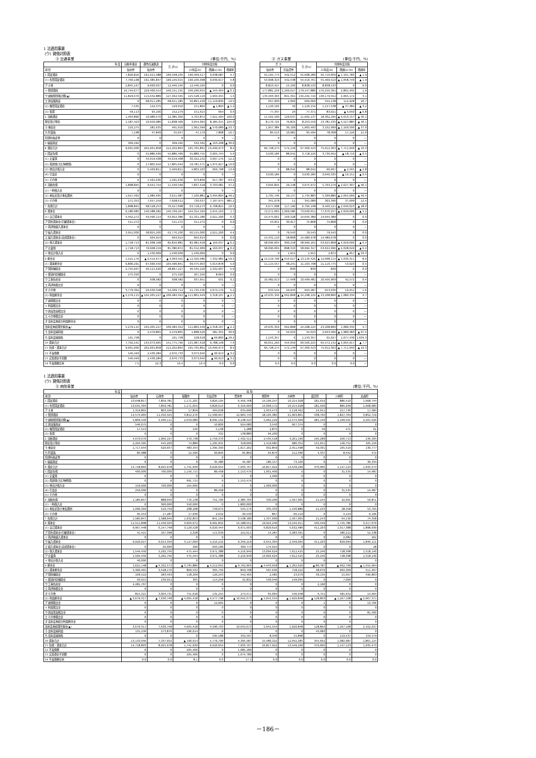1 法適用事業
(ウ) 貸借対照表
③ 交通事業 (単位:千円、%)
| 年 度 | 自動車運送 | 都市高速鉄道 | 合 計(a) | 対前年度比較 | | |
| --- | --- | --- | --- | --- | --- | --- |
| 項 目 | 仙台市 | 仙台市 | | 21年度(b) | 増減(a)-(b) | 増減率 |
| 1 固定資産 | 7,826,816 | 191,621,388 | 199,448,204 | 190,409,517 | 9,038,687 | 4.7 |
| (1) 有形固定資産 | 7,760,168 | 191,385,847 | 199,146,015 | 190,106,098 | 9,039,917 | 4.8 |
| ア 土地 | 2,845,167 | 9,600,937 | 12,446,104 | 12,446,104 | 0 | 0.0 |
| イ 償却資産 | 16,744,677 | 229,406,514 | 246,151,191 | 246,296,655 | ▲ 145,464 | ▲ 0.1 |
| ウ 減価償却累計額(▲) | 11,829,676 | 115,632,889 | 127,462,565 | 125,528,110 | 1,934,455 | 1.5 |
| エ 建設仮勘定 | 0 | 68,011,285 | 68,011,285 | 56,891,449 | 11,119,836 | 19.5 |
| (2) 無形固定資産 | 7,535 | 142,375 | 149,910 | 151,804 | ▲ 1,894 | ▲ 1.2 |
| (3) 投資 | 59,113 | 93,166 | 152,279 | 151,615 | 664 | 0.4 |
| 2 流動資産 | 1,404,896 | 10,980,470 | 12,385,366 | 4,763,872 | 7,621,494 | 160.0 |
| 現金及び預金 | 1,187,423 | 10,650,986 | 11,838,409 | 3,654,094 | 8,184,315 | 224.0 |
| う 未収金 | 210,275 | 281,635 | 491,910 | 1,062,599 | ▲ 570,689 | ▲ 53.7 |
| ち 貯蔵品 | 7,198 | 47,849 | 55,047 | 47,179 | 7,868 | 16.7 |
| 短期有価証券 | 0 | 0 | 0 | 0 | 0 | — |
| 3 繰延勘定 | 369,294 | 0 | 369,294 | 532,502 | ▲ 163,208 | ▲ 30.6 |
| 4 資産合計 | 9,601,006 | 202,601,858 | 212,202,864 | 195,705,891 | 16,496,973 | 8.4 |
| 5 固定負債 | 0 | 55,886,499 | 55,886,499 | 55,880,755 | 3,005,744 | 5.4 |
| (1) 企業債 | 0 | 34,019,408 | 34,019,408 | 30,322,232 | 3,697,176 | 12.2 |
| (2) 再建債(含む特例債) | 0 | 17,805,644 | 17,805,644 | 19,781,571 | ▲ 1,975,927 | ▲ 10.0 |
| (3) 他会計借入金 | 0 | 5,469,811 | 5,469,811 | 4,803,103 | 666,708 | 13.9 |
| (4) 引当金 | 0 | 0 | 0 | 0 | 0 | — |
| (5) その他 | 0 | 1,591,636 | 1,591,636 | 973,849 | 617,787 | 63.4 |
| 6 流動負債 | 1,898,845 | 9,641,754 | 11,540,599 | 7,837,518 | 3,703,081 | 47.2 |
| (1) 一時借入金 | 0 | 0 | 0 | 0 | 0 | — |
| (2) 未払金及び未払費用 | 1,627,492 | 1,984,495 | 3,611,987 | 7,106,881 | ▲ 3,494,894 | ▲ 49.2 |
| (3) その他 | 271,353 | 7,657,259 | 7,928,612 | 730,637 | 7,197,975 | 985.2 |
| 7 負債合計 | 1,898,845 | 68,528,253 | 70,427,098 | 63,718,273 | 6,708,825 | 10.5 |
| 8 資本金 | 6,180,985 | 140,588,282 | 146,769,267 | 144,314,104 | 2,455,163 | 1.7 |
| (1) 自己資本金 | 4,462,272 | 59,490,114 | 63,952,386 | 61,331,186 | 2,621,200 | 4.3 |
| ア 固有資本金(引継資本金) | 511,272 | 0 | 511,272 | 511,272 | 0 | 0.0 |
| イ 再評価組入資本金 | 0 | 0 | 0 | 0 | 0 | — |
| ウ 繰入資本金 | 3,951,000 | 58,825,200 | 62,776,200 | 60,155,000 | 2,621,200 | 4.4 |
| エ 組入資本金(造成資本金) | 0 | 664,914 | 664,914 | 664,914 | 0 | 0.0 |
| (2) 借入資本金 | 1,718,713 | 81,098,168 | 82,816,881 | 82,982,918 | ▲ 166,037 | ▲ 0.2 |
| ア 企業債 | 1,718,713 | 79,668,159 | 81,386,872 | 81,552,909 | ▲ 166,037 | ▲ 0.2 |
| イ 他会計借入金 | 0 | 1,430,009 | 1,430,009 | 1,430,009 | 0 | 0.0 |
| 9 剰余金 | 1,521,176 | ▲ 6,514,677 | ▲ 4,993,501 | ▲ 12,326,486 | 7,332,985 | ▲ 59.5 |
| (1) 資本剰余金 | 6,800,291 | 97,690,550 | 104,490,841 | 99,475,963 | 5,014,878 | 5.0 |
| ア 国庫補助金 | 2,745,607 | 46,121,620 | 48,867,227 | 46,535,220 | 2,332,007 | 5.0 |
| イ 都道府県補助金 | 275,320 | 0 | 275,320 | 267,256 | 8,064 | 3.0 |
| ウ 工事負担金 | 0 | 938,582 | 938,582 | 937,951 | 631 | 0.1 |
| エ 再評価積立金 | 0 | 0 | 0 | 0 | 0 | — |
| オ その他 | 3,779,364 | 50,630,348 | 54,409,712 | 51,735,536 | 2,674,176 | 5.2 |
| (2) 利益剰余金 | ▲ 5,279,115 | ▲ 104,205,227 | ▲ 109,484,342 | ▲ 111,802,449 | 2,318,107 | ▲ 2.1 |
| ア 減債積立金 | 0 | 0 | 0 | 0 | 0 | — |
| イ 利益積立金 | 0 | 0 | 0 | 0 | 0 | — |
| ウ 建設改良積立金 | 0 | 0 | 0 | 0 | 0 | — |
| エ その他積立金 | 0 | 0 | 0 | 0 | 0 | — |
| オ 当年度未処分利益剰余金 | 0 | 0 | 0 | 0 | 0 | — |
| 当年度未処理欠損金(▲) | 5,279,115 | 104,205,227 | 109,484,342 | 111,802,449 | ▲ 2,318,107 | ▲ 2.1 |
| う 当年度純利益 | 0 | 2,479,865 | 2,479,865 | 1,898,520 | 581,345 | 30.6 |
| ち 当年度純損失 | 161,758 | 0 | 161,758 | 228,618 | ▲ 66,860 | ▲ 29.2 |
| 10 資本合計 | 7,702,161 | 134,073,605 | 141,775,766 | 131,987,618 | 9,788,148 | 7.4 |
| 11 負債・資本合計 | 9,601,006 | 202,601,858 | 212,202,864 | 195,705,891 | 16,496,973 | 8.4 |
| 12 不良債務 | 546,449 | 2,430,284 | 2,976,733 | 3,073,646 | ▲ 96,913 | ▲ 3.2 |
| 13 実質資金不足額 | 546,449 | 2,430,284 | 2,976,733 | 3,073,646 | ▲ 96,913 | ▲ 3.2 |
| 14 不良債務比率 | 7.5 | 22.3 | 16.4 | 16.4 | 0.0 | 0.0 |
③ ガス事業 (単位:千円、%)
| ガ ス | | 合 計(a) | 対前年度比較 | | |
| --- | --- | --- | --- | --- | --- |
| 仙台市 | 気仙沼市 | | 21年度(b) | 増減(a)-(b) | 増減率 |
| 55,165,774 | 442,512 | 55,608,286 | 56,710,069 | ▲ 1,101,783 | ▲ 1.9 |
| 53,968,323 | 442,438 | 54,410,761 | 55,469,510 | ▲ 1,058,749 | ▲ 1.9 |
| 8,823,427 | 15,106 | 8,838,533 | 8,838,533 | 0 | 0.0 |
| 177,881,259 | 1,266,627 | 179,147,886 | 176,256,391 | 2,891,495 | 1.6 |
| 133,403,363 | 841,361 | 134,244,724 | 130,179,552 | 4,065,172 | 3.1 |
| 667,000 | 2,066 | 669,066 | 554,138 | 114,928 | 20.7 |
| 1,120,104 | 50 | 1,120,154 | 1,157,538 | ▲ 37,384 | ▲ 3.2 |
| 77,347 | 24 | 77,371 | 83,021 | ▲ 5,650 | ▲ 6.8 |
| 11,562,500 | 129,637 | 11,692,137 | 18,302,294 | ▲ 6,610,157 | ▲ 36.1 |
| 8,176,725 | 76,825 | 8,253,550 | 13,781,435 | ▲ 5,527,885 | ▲ 40.1 |
| 1,957,384 | 36,109 | 1,993,493 | 3,162,999 | ▲ 1,169,506 | ▲ 37.0 |
| 84,513 | 10,981 | 95,494 | 78,368 | 17,126 | 21.9 |
| 0 | 0 | 0 | 0 | 0 | — |
| 0 | 0 | 0 | 0 | 0 | — |
| 66,728,274 | 572,149 | 67,300,423 | 75,012,363 | ▲ 7,711,940 | ▲ 10.3 |
| 3,630,184 | 88,042 | 3,718,226 | 3,736,942 | ▲ 18,716 | ▲ 0.5 |
| 0 | 0 | 0 | 0 | 0 | — |
| 0 | 0 | 0 | 0 | 0 | — |
| 0 | 88,042 | 88,042 | 90,607 | ▲ 2,565 | ▲ 2.8 |
| 3,630,184 | 0 | 3,630,184 | 3,646,335 | ▲ 16,151 | ▲ 0.4 |
| 0 | 0 | 0 | 0 | 0 | — |
| 3,046,824 | 29,148 | 3,075,972 | 5,703,279 | ▲ 2,627,307 | ▲ 46.1 |
| 0 | 0 | 0 | 0 | 0 | — |
| 2,705,746 | 29,137 | 2,734,883 | 5,399,889 | ▲ 2,665,006 | ▲ 49.4 |
| 341,078 | 11 | 341,089 | 303,390 | 37,699 | 12.4 |
| 6,677,008 | 117,190 | 6,794,198 | 9,440,221 | ▲ 2,646,023 | ▲ 28.0 |
| 72,571,065 | 1,069,586 | 73,640,651 | 77,670,257 | ▲ 4,029,606 | ▲ 5.2 |
| 14,475,061 | 169,328 | 14,644,389 | 14,644,389 | 0 | 0.0 |
| 43,951 | 30,917 | 74,868 | 74,868 | 0 | 0.0 |
| 0 | 0 | 0 | 0 | 0 | — |
| 0 | 79,543 | 79,543 | 79,543 | 0 | 0.0 |
| 14,431,110 | 58,868 | 14,489,978 | 14,489,978 | 0 | 0.0 |
| 58,096,004 | 900,258 | 58,996,262 | 63,025,868 | ▲ 4,029,606 | ▲ 6.4 |
| 58,096,004 | 898,343 | 58,994,347 | 63,022,996 | ▲ 4,028,649 | ▲ 6.4 |
| 0 | 1,915 | 1,915 | 2,872 | ▲ 957 | ▲ 33.3 |
| ▲ 12,519,799 | ▲ 614,627 | ▲ 13,134,426 | ▲ 12,098,115 | ▲ 1,036,311 | 8.6 |
| 11,115,557 | 48,241 | 11,163,798 | 11,110,775 | 53,023 | 0.5 |
| 0 | 830 | 830 | 830 | 0 | 0.0 |
| 0 | 0 | 0 | 0 | 0 | — |
| 10,482,013 | 17,468 | 10,499,481 | 10,456,909 | 42,572 | 0.4 |
| 0 | 0 | 0 | 0 | 0 | — |
| 633,544 | 29,943 | 663,487 | 653,036 | 10,451 | 1.6 |
| ▲ 23,635,356 | ▲ 662,868 | ▲ 24,298,224 | ▲ 23,208,890 | ▲ 1,089,334 | 4.7 |
| 0 | 0 | 0 | 0 | 0 | — |
| 0 | 0 | 0 | 0 | 0 | — |
| 0 | 0 | 0 | 0 | 0 | — |
| 0 | 0 | 0 | 0 | 0 | — |
| 0 | 0 | 0 | 0 | 0 | — |
| 23,635,356 | 662,868 | 24,298,224 | 23,208,890 | 1,089,334 | 4.7 |
| 0 | 54,023 | 54,023 | 2,043,406 | ▲ 1,989,383 | ▲ 97.4 |
| 1,143,357 | 0 | 1,143,357 | 65,927 | 1,077,430 | 1,634.3 |
| 60,051,266 | 454,959 | 60,506,225 | 65,572,142 | ▲ 5,065,917 | ▲ 7.7 |
| 66,728,274 | 572,149 | 67,300,423 | 75,012,363 | ▲ 7,711,940 | ▲ 10.3 |
| 0 | 0 | 0 | 0 | 0 | — |
| 0 | 0 | 0 | 0 | 0 | — |
| 0.0 | 0.0 | 0.0 | 0.0 | 0.0 | — |
1 法適用事業
(ウ) 貸借対照表
⑤ 病院事業 (単位:千円、%)
| 年 度 | 病 院 | | | | | | | | | |
| --- | --- | --- | --- | --- | --- | --- | --- | --- | --- | --- |
| 項 目 | 仙台市 | 石巻市 | 塩竈市 | 気仙沼市 | 登米市 | 栗原市 | 大崎市 | 蔵王町 | 川崎町 | 丸森町 |
| 1 固定資産 | 10,648,817 | 7,859,781 | 1,171,201 | 3,826,104 | 6,456,768 | 14,196,247 | 10,214,928 | 181,616 | 886,410 | 1,668,744 |
| (1) 有形固定資産 | 10,631,304 | 7,859,781 | 1,171,055 | 3,820,614 | 6,316,600 | 14,099,172 | 10,214,928 | 181,566 | 885,939 | 1,668,683 |
| ア 土地 | 1,319,865 | 803,566 | 17,859 | 404,028 | 635,600 | 1,953,473 | 1,118,362 | 24,011 | 257,736 | 17,584 |
| イ 償却資産 | 14,574,904 | 11,456,325 | 3,812,276 | 11,500,947 | 12,904,743 | 18,104,385 | 21,003,801 | 438,704 | 1,827,704 | 3,852,719 |
| ウ 減価償却累計額(▲) | 5,809,540 | 4,400,111 | 2,659,080 | 8,095,162 | 8,148,423 | 5,962,229 | 12,574,609 | 281,149 | 1,199,501 | 2,201,620 |
| エ 建設仮勘定 | 546,075 | 0 | 0 | 10,800 | 924,680 | 3,543 | 667,374 | 0 | 0 | 0 |
| (2) 無形固定資産 | 17,513 | 0 | 146 | 5,158 | 1,288 | 2,875 | 0 | 50 | 471 | 61 |
| (3) 投資 | 0 | 0 | 0 | 332 | 138,880 | 94,200 | 0 | 0 | 0 | 0 |
| 2 流動資産 | 4,070,076 | 1,066,197 | 570,738 | 2,759,370 | 1,432,512 | 2,435,518 | 3,261,196 | 195,289 | 260,713 | 236,395 |
| 現金及び預金 | 2,264,395 | 445,260 | 74,889 | 1,295,931 | 318,609 | 1,419,685 | 686,352 | 131,651 | 146,752 | 105,146 |
| う 未収金 | 1,717,644 | 620,937 | 483,343 | 1,395,393 | 1,017,202 | 932,859 | 2,451,498 | 59,301 | 105,519 | 130,777 |
| ち 貯蔵品 | 85,988 | 0 | 12,506 | 66,846 | 95,869 | 64,874 | 112,390 | 4,337 | 8,442 | 472 |
| 短期有価証券 | 0 | 0 | 0 | 0 | 0 | 0 | 0 | 0 | 0 | 0 |
| 3 繰延勘定 | 0 | 0 | 0 | 35,480 | 44,487 | 186,157 | 73,166 | 0 | 0 | 30,334 |
| 4 資産合計 | 14,718,893 | 8,925,978 | 1,741,939 | 6,620,954 | 7,933,767 | 16,817,922 | 13,549,290 | 376,905 | 1,147,123 | 1,935,473 |
| 5 固定負債 | 400,000 | 700,000 | 1,156,715 | 89,458 | 1,153,476 | 1,001,400 | 0 | 0 | 31,535 | 14,487 |
| (1) 企業債 | 0 | 0 | 0 | 0 | 0 | 1,400 | 0 | 0 | 0 | 0 |
| (2) 再建債(含む特例債) | 0 | 0 | 991,715 | 0 | 1,153,476 | 0 | 0 | 0 | 0 | 0 |
| (3) 他会計借入金 | 150,000 | 700,000 | 165,000 | 0 | 0 | 1,000,000 | 0 | 0 | 0 | 0 |
| (4) 引当金 | 250,000 | 0 | 0 | 89,458 | 0 | 0 | 0 | 0 | 31,535 | 14,487 |
| (5) その他 | 0 | 0 | 0 | 0 | 0 | 0 | 0 | 0 | 0 | 0 |
| 6 流動負債 | 1,185,847 | 888,046 | 776,138 | 751,706 | 2,384,704 | 336,200 | 1,507,005 | 21,243 | 32,601 | 59,871 |
| (1) 一時借入金 | 0 | 360,000 | 550,000 | 0 | 1,800,000 | 0 | 0 | 0 | 0 | 0 |
| (2) 未払金及び未払費用 | 1,090,394 | 510,759 | 208,208 | 749,074 | 545,174 | 335,333 | 1,440,886 | 21,243 | 28,458 | 53,765 |
| (3) その他 | 95,453 | 17,287 | 17,930 | 2,632 | 39,530 | 867 | 66,119 | 0 | 4,143 | 6,106 |
| 7 負債合計 | 1,585,847 | 1,588,046 | 1,932,853 | 841,164 | 3,538,180 | 1,337,600 | 1,507,005 | 21,243 | 64,136 | 74,358 |
| 8 資本金 | 11,511,898 | 11,440,504 | 3,604,972 | 9,991,832 | 14,188,552 | 19,924,240 | 13,244,911 | 436,449 | 1,745,786 | 3,417,079 |
| (1) 自己資本金 | 9,967,448 | 6,147,748 | 3,129,528 | 6,020,444 | 9,971,603 | 6,829,616 | 5,632,486 | 411,203 | 1,017,388 | 1,898,939 |
| ア 固有資本金(引継資本金) | 41,421 | 107,398 | 2,328 | 111,039 | 222,611 | 14,287 | 3,283,391 | 0 | 186,212 | 52,538 |
| イ 再評価組入資本金 | 0 | 0 | 0 | 0 | 0 | 0 | 0 | 0 | 2,082 | 262 |
| ウ 繰入資本金 | 9,926,027 | 6,014,350 | 3,127,000 | 5,216,216 | 9,349,219 | 6,641,304 | 2,349,095 | 411,203 | 829,094 | 1,846,111 |
| エ 組入資本金(造成資本金) | 0 | 26,000 | 200 | 693,189 | 399,773 | 174,025 | 0 | 0 | 0 | 28 |
| (2) 借入資本金 | 1,544,450 | 5,292,756 | 475,444 | 3,971,388 | 4,216,949 | 13,094,624 | 7,612,425 | 25,246 | 728,398 | 1,518,140 |
| ア 企業債 | 1,504,450 | 5,292,756 | 475,444 | 3,971,388 | 4,216,949 | 13,094,624 | 7,612,425 | 25,246 | 728,398 | 1,518,140 |
| イ 他会計借入金 | 40,000 | 0 | 0 | 0 | 0 | 0 | 0 | 0 | 0 | 0 |
| 9 剰余金 | 1,621,148 | ▲ 4,102,572 | ▲ 3,795,886 | ▲ 4,212,042 | ▲ 9,792,965 | ▲ 4,443,918 | ▲ 1,202,626 | ▲ 80,787 | ▲ 662,799 | ▲ 1,555,964 |
| (1) 資本剰余金 | 5,300,465 | 3,528,176 | 869,532 | 365,756 | 849,708 | 597,636 | 718,222 | 48,076 | 604,309 | 511,407 |
| ア 国庫補助金 | 109,522 | 283,493 | 118,209 | 120,243 | 542,405 | 2,585 | 23,079 | 39,135 | 15,667 | 496,803 |
| イ 都道府県補助金 | 93,915 | 239,952 | 305 | 114,258 | 32,832 | 530,046 | 149,095 | 0 | 7,000 | 0 |
| ウ 工事負担金 | 4,281,707 | 0 | 0 | 0 | 0 | 0 | 0 | 2,190 | 0 | 0 |
| エ 再評価積立金 | 0 | 0 | 0 | 0 | 0 | 0 | 0 | 0 | 0 | 0 |
| オ その他 | 815,321 | 3,004,731 | 751,018 | 131,255 | 274,471 | 65,005 | 546,048 | 6,751 | 581,642 | 14,604 |
| (2) 利益剰余金 | ▲ 3,679,317 | ▲ 7,630,748 | ▲ 4,665,418 | ▲ 4,577,798 | ▲ 10,642,673 | ▲ 5,041,554 | ▲ 1,920,848 | ▲ 128,863 | ▲ 1,267,108 | ▲ 2,067,371 |
| ア 減債積立金 | 0 | 0 | 0 | 12,905 | 0 | 0 | 0 | 1 | 0 | 13,766 |
| イ 利益積立金 | 0 | 0 | 0 | 0 | 0 | 0 | 0 | 0 | 0 | 0 |
| ウ 建設改良積立金 | 0 | 0 | 0 | 0 | 0 | 0 | 0 | 0 | 0 | 81,500 |
| エ その他積立金 | 0 | 0 | 0 | 0 | 0 | 0 | 0 | 0 | 0 | 0 |
| オ 当年度未処分利益剰余金 | 0 | 0 | 0 | 0 | 0 | 0 | 0 | 0 | 0 | 0 |
| 当年度未処理欠損金(▲) | 3,679,317 | 7,630,748 | 4,665,418 | 4,590,703 | 10,642,673 | 5,041,554 | 1,920,848 | 128,864 | 1,267,108 | 2,162,637 |
| う 当年度純利益 | 131,239 | 273,870 | 196,614 | 0 | 0 | 0 | 0 | 43,683 | 0 | 0 |
| ち 当年度純損失 | 0 | 0 | 0 | 595,588 | 332,597 | 8,349 | 15,898 | 0 | 119,537 | 159,579 |
| 10 資本合計 | 13,133,046 | 7,337,932 | ▲ 190,914 | 5,779,790 | 4,395,587 | 15,480,322 | 12,042,285 | 355,662 | 1,082,987 | 1,861,115 |
| 11 負債・資本合計 | 14,718,893 | 8,925,978 | 1,741,939 | 6,620,954 | 7,933,767 | 16,817,922 | 13,549,290 | 376,905 | 1,147,123 | 1,935,473 |
| 12 不良債務 | 0 | 0 | 205,400 | 0 | 1,085,189 | 0 | 0 | 0 | 0 | 0 |
| 13 実質資金不足額 | 0 | 0 | 205,400 | 0 | 1,074,789 | 0 | 0 | 0 | 0 | 0 |
| 14 不良債務比率 | 0.0 | 0.0 | 8.1 | 0.0 | 17.1 | 0.0 | 0.0 | 0.0 | 0.0 | 0.0 |
－186－